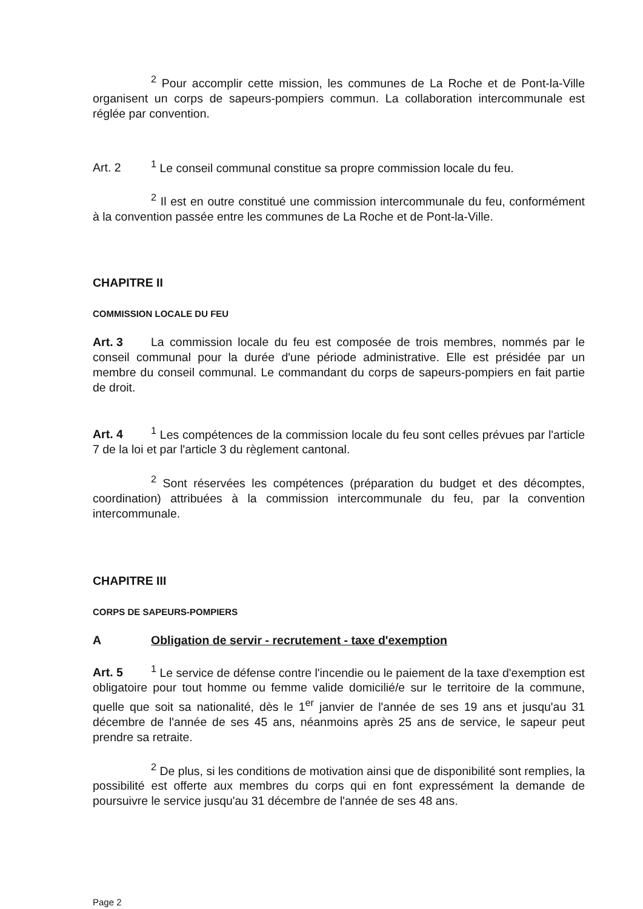<sup>2</sup> Pour accomplir cette mission, les communes de La Roche et de Pont-la-Ville organisent un corps de sapeurs-pompiers commun. La collaboration intercommunale est réglée par convention.
Art. 2<sup>1</sup> Le conseil communal constitue sa propre commission locale du feu.
<sup>2</sup> Il est en outre constitué une commission intercommunale du feu, conformément à la convention passée entre les communes de La Roche et de Pont-la-Ville.
CHAPITRE II
COMMISSION LOCALE DU FEU
Art. 3 La commission locale du feu est composée de trois membres, nommés par le conseil communal pour la durée d'une période administrative. Elle est présidée par un membre du conseil communal. Le commandant du corps de sapeurs-pompiers en fait partie de droit.
Art. 4<sup>1</sup> Les compétences de la commission locale du feu sont celles prévues par l'article 7 de la loi et par l'article 3 du règlement cantonal.
<sup>2</sup> Sont réservées les compétences (préparation du budget et des décomptes, coordination) attribuées à la commission intercommunale du feu, par la convention intercommunale.
CHAPITRE III
CORPS DE SAPEURS-POMPIERS
A Obligation de servir - recrutement - taxe d'exemption
Art. 5<sup>1</sup> Le service de défense contre l'incendie ou le paiement de la taxe d'exemption est obligatoire pour tout homme ou femme valide domicilié/e sur le territoire de la commune, quelle que soit sa nationalité, dès le 1<sup>er</sup> janvier de l'année de ses 19 ans et jusqu'au 31 décembre de l'année de ses 45 ans, néanmoins après 25 ans de service, le sapeur peut prendre sa retraite.
<sup>2</sup> De plus, si les conditions de motivation ainsi que de disponibilité sont remplies, la possibilité est offerte aux membres du corps qui en font expressément la demande de poursuivre le service jusqu'au 31 décembre de l'année de ses 48 ans.
Page 2